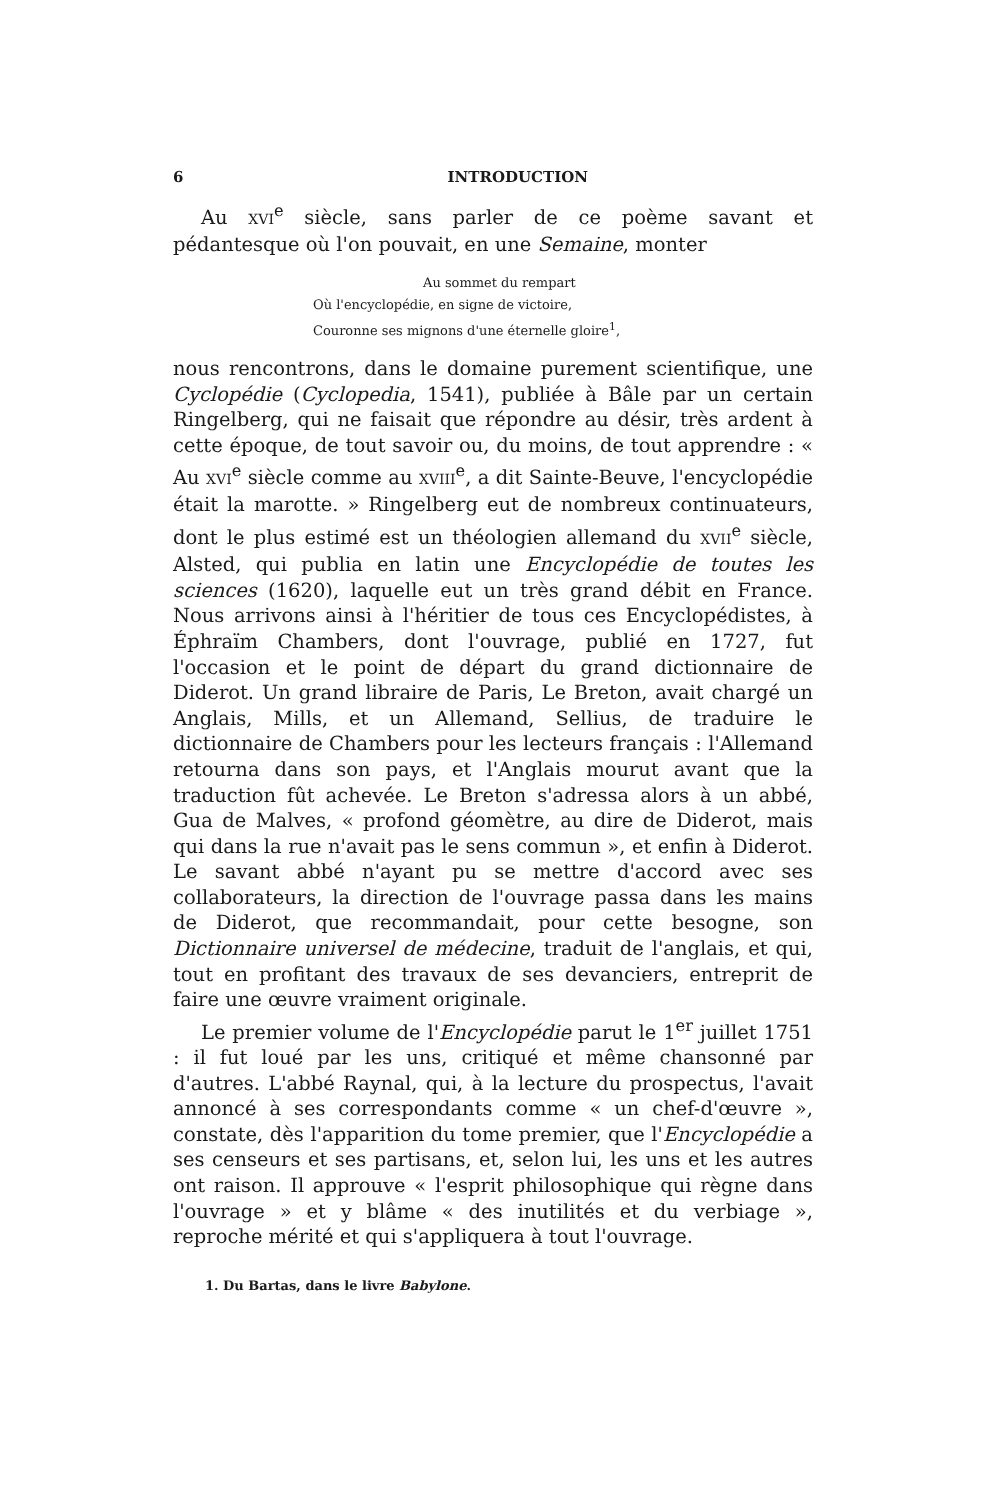6 INTRODUCTION
Au XVI<sup>e</sup> siècle, sans parler de ce poème savant et pédantesque où l'on pouvait, en une Semaine, monter
Au sommet du rempart
Où l'encyclopédie, en signe de victoire,
Couronne ses mignons d'une éternelle gloire<sup>1</sup>,
nous rencontrons, dans le domaine purement scientifique, une Cyclopédie (Cyclopedia, 1541), publiée à Bâle par un certain Ringelberg, qui ne faisait que répondre au désir, très ardent à cette époque, de tout savoir ou, du moins, de tout apprendre : « Au XVI<sup>e</sup> siècle comme au XVIII<sup>e</sup>, a dit Sainte-Beuve, l'encyclopédie était la marotte. » Ringelberg eut de nombreux continuateurs, dont le plus estimé est un théologien allemand du XVII<sup>e</sup> siècle, Alsted, qui publia en latin une Encyclopédie de toutes les sciences (1620), laquelle eut un très grand débit en France. Nous arrivons ainsi à l'héritier de tous ces Encyclopédistes, à Éphraïm Chambers, dont l'ouvrage, publié en 1727, fut l'occasion et le point de départ du grand dictionnaire de Diderot. Un grand libraire de Paris, Le Breton, avait chargé un Anglais, Mills, et un Allemand, Sellius, de traduire le dictionnaire de Chambers pour les lecteurs français : l'Allemand retourna dans son pays, et l'Anglais mourut avant que la traduction fût achevée. Le Breton s'adressa alors à un abbé, Gua de Malves, « profond géomètre, au dire de Diderot, mais qui dans la rue n'avait pas le sens commun », et enfin à Diderot. Le savant abbé n'ayant pu se mettre d'accord avec ses collaborateurs, la direction de l'ouvrage passa dans les mains de Diderot, que recommandait, pour cette besogne, son Dictionnaire universel de médecine, traduit de l'anglais, et qui, tout en profitant des travaux de ses devanciers, entreprit de faire une œuvre vraiment originale.
Le premier volume de l'Encyclopédie parut le 1<sup>er</sup> juillet 1751 : il fut loué par les uns, critiqué et même chansonné par d'autres. L'abbé Raynal, qui, à la lecture du prospectus, l'avait annoncé à ses correspondants comme « un chef-d'œuvre », constate, dès l'apparition du tome premier, que l'Encyclopédie a ses censeurs et ses partisans, et, selon lui, les uns et les autres ont raison. Il approuve « l'esprit philosophique qui règne dans l'ouvrage » et y blâme « des inutilités et du verbiage », reproche mérité et qui s'appliquera à tout l'ouvrage.
1. Du Bartas, dans le livre Babylone.